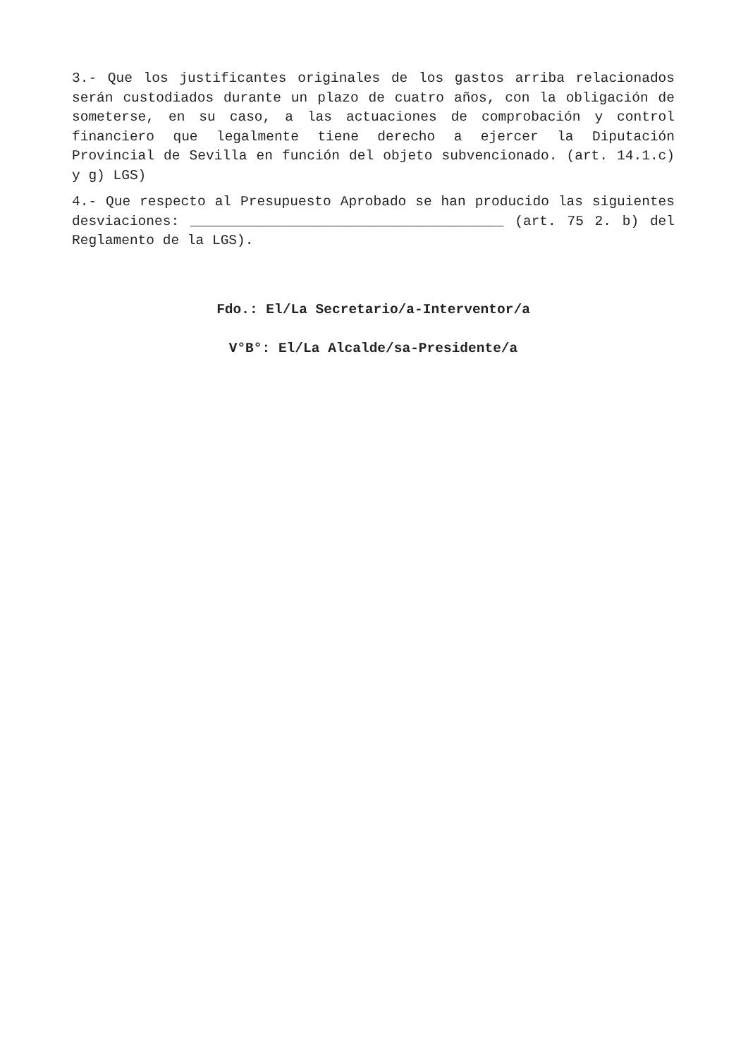3.- Que los justificantes originales de los gastos arriba relacionados serán custodiados durante un plazo de cuatro años, con la obligación de someterse, en su caso, a las actuaciones de comprobación y control financiero que legalmente tiene derecho a ejercer la Diputación Provincial de Sevilla en función del objeto subvencionado. (art. 14.1.c) y g) LGS)
4.- Que respecto al Presupuesto Aprobado se han producido las siguientes desviaciones: ______________________________________ (art. 75 2. b) del Reglamento de la LGS).
Fdo.: El/La Secretario/a-Interventor/a
V°B°: El/La Alcalde/sa-Presidente/a